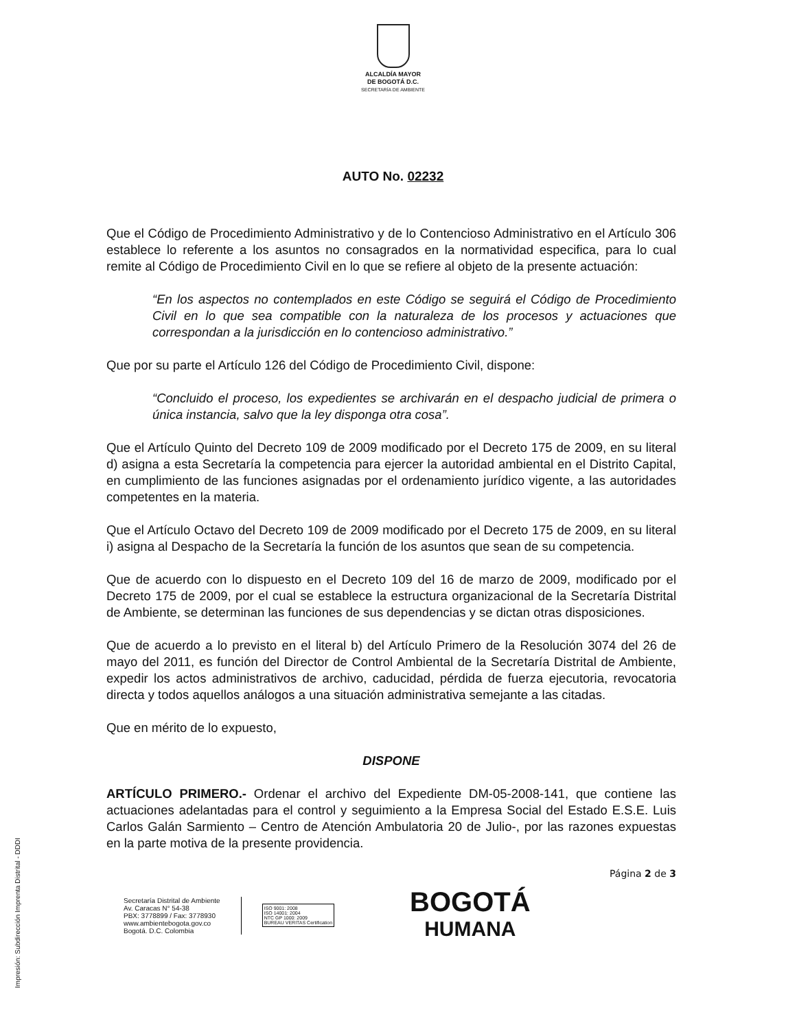ALCALDÍA MAYOR
DE BOGOTÁ D.C.
SECRETARÍA DE AMBIENTE
AUTO No. 02232
Que el Código de Procedimiento Administrativo y de lo Contencioso Administrativo en el Artículo 306 establece lo referente a los asuntos no consagrados en la normatividad especifica, para lo cual remite al Código de Procedimiento Civil en lo que se refiere al objeto de la presente actuación:
“En los aspectos no contemplados en este Código se seguirá el Código de Procedimiento Civil en lo que sea compatible con la naturaleza de los procesos y actuaciones que correspondan a la jurisdicción en lo contencioso administrativo.”
Que por su parte el Artículo 126 del Código de Procedimiento Civil, dispone:
“Concluido el proceso, los expedientes se archivarán en el despacho judicial de primera o única instancia, salvo que la ley disponga otra cosa”.
Que el Artículo Quinto del Decreto 109 de 2009 modificado por el Decreto 175 de 2009, en su literal d) asigna a esta Secretaría la competencia para ejercer la autoridad ambiental en el Distrito Capital, en cumplimiento de las funciones asignadas por el ordenamiento jurídico vigente, a las autoridades competentes en la materia.
Que el Artículo Octavo del Decreto 109 de 2009 modificado por el Decreto 175 de 2009, en su literal i) asigna al Despacho de la Secretaría la función de los asuntos que sean de su competencia.
Que de acuerdo con lo dispuesto en el Decreto 109 del 16 de marzo de 2009, modificado por el Decreto 175 de 2009, por el cual se establece la estructura organizacional de la Secretaría Distrital de Ambiente, se determinan las funciones de sus dependencias y se dictan otras disposiciones.
Que de acuerdo a lo previsto en el literal b) del Artículo Primero de la Resolución 3074 del 26 de mayo del 2011, es función del Director de Control Ambiental de la Secretaría Distrital de Ambiente, expedir los actos administrativos de archivo, caducidad, pérdida de fuerza ejecutoria, revocatoria directa y todos aquellos análogos a una situación administrativa semejante a las citadas.
Que en mérito de lo expuesto,
DISPONE
ARTÍCULO PRIMERO.- Ordenar el archivo del Expediente DM-05-2008-141, que contiene las actuaciones adelantadas para el control y seguimiento a la Empresa Social del Estado E.S.E. Luis Carlos Galán Sarmiento – Centro de Atención Ambulatoria 20 de Julio-, por las razones expuestas en la parte motiva de la presente providencia.
Página 2 de 3
Secretaría Distrital de Ambiente
Av. Caracas N° 54-38
PBX: 3778899 / Fax: 3778930
www.ambientebogota.gov.co
Bogotá. D.C. Colombia
ISO 9001: 2008
ISO 14001: 2004
NTC GP 1000: 2009
BUREAU VERITAS Certification
BOGOTÁ
HUMANA
Impresión: Subdirección Imprenta Distrital - DDDI